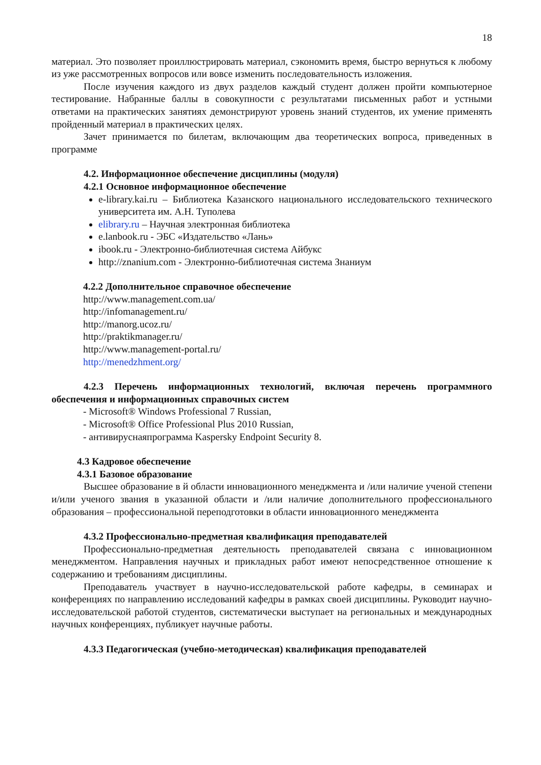18
материал. Это позволяет проиллюстрировать материал, сэкономить время, быстро вернуться к любому из уже рассмотренных вопросов или вовсе изменить последовательность изложения.
После изучения каждого из двух разделов каждый студент должен пройти компьютерное тестирование. Набранные баллы в совокупности с результатами письменных работ и устными ответами на практических занятиях демонстрируют уровень знаний студентов, их умение применять пройденный материал в практических целях.
Зачет принимается по билетам, включающим два теоретических вопроса, приведенных в программе
4.2. Информационное обеспечение дисциплины (модуля)
4.2.1 Основное информационное обеспечение
e-library.kai.ru – Библиотека Казанского национального исследовательского технического университета им. А.Н. Туполева
elibrary.ru – Научная электронная библиотека
e.lanbook.ru - ЭБС «Издательство «Лань»
ibook.ru - Электронно-библиотечная система Айбукс
http://znanium.com - Электронно-библиотечная система Знаниум
4.2.2 Дополнительное справочное обеспечение
http://www.management.com.ua/
http://infomanagement.ru/
http://manorg.ucoz.ru/
http://praktikmanager.ru/
http://www.management-portal.ru/
http://menedzhment.org/
4.2.3 Перечень информационных технологий, включая перечень программного обеспечения и информационных справочных систем
- Microsoft® Windows Professional 7 Russian,
- Microsoft® Office Professional Plus 2010 Russian,
- антивируснаяпрограмма Kaspersky Endpoint Security 8.
4.3 Кадровое обеспечение
4.3.1 Базовое образование
Высшее образование в й области инновационного менеджмента и /или наличие ученой степени и/или ученого звания в указанной области и /или наличие дополнительного профессионального образования – профессиональной переподготовки в области инновационного менеджмента
4.3.2 Профессионально-предметная квалификация преподавателей
Профессионально-предметная деятельность преподавателей связана с инновационном менеджментом. Направления научных и прикладных работ имеют непосредственное отношение к содержанию и требованиям дисциплины.
Преподаватель участвует в научно-исследовательской работе кафедры, в семинарах и конференциях по направлению исследований кафедры в рамках своей дисциплины. Руководит научно-исследовательской работой студентов, систематически выступает на региональных и международных научных конференциях, публикует научные работы.
4.3.3 Педагогическая (учебно-методическая) квалификация преподавателей